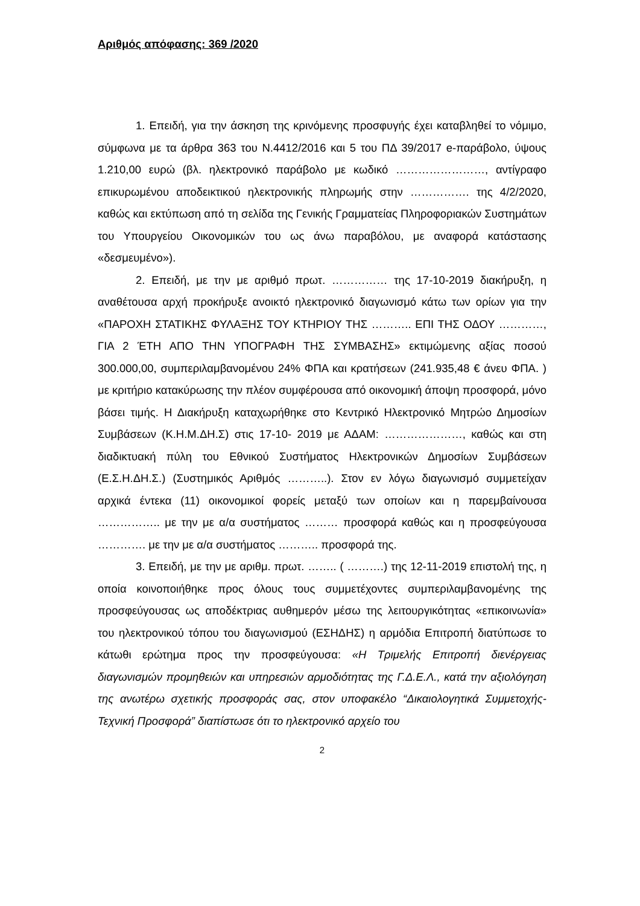Αριθμός απόφασης: 369 /2020
1. Επειδή, για την άσκηση της κρινόμενης προσφυγής έχει καταβληθεί το νόμιμο, σύμφωνα με τα άρθρα 363 του Ν.4412/2016 και 5 του ΠΔ 39/2017 e-παράβολο, ύψους 1.210,00 ευρώ (βλ. ηλεκτρονικό παράβολο με κωδικό ……………………, αντίγραφο επικυρωμένου αποδεικτικού ηλεκτρονικής πληρωμής στην ……………. της 4/2/2020, καθώς και εκτύπωση από τη σελίδα της Γενικής Γραμματείας Πληροφοριακών Συστημάτων του Υπουργείου Οικονομικών του ως άνω παραβόλου, με αναφορά κατάστασης «δεσμευμένο»).
2. Επειδή, με την με αριθμό πρωτ. …………… της 17-10-2019 διακήρυξη, η αναθέτουσα αρχή προκήρυξε ανοικτό ηλεκτρονικό διαγωνισμό κάτω των ορίων για την «ΠΑΡΟΧΗ ΣΤΑΤΙΚΗΣ ΦΥΛΑΞΗΣ ΤΟΥ ΚΤΗΡΙΟΥ ΤΗΣ ……….. ΕΠΙ ΤΗΣ ΟΔΟΥ …………, ΓΙΑ 2 ΈΤΗ ΑΠΟ ΤΗΝ ΥΠΟΓΡΑΦΗ ΤΗΣ ΣΥΜΒΑΣΗΣ» εκτιμώμενης αξίας ποσού 300.000,00, συμπεριλαμβανομένου 24% ΦΠΑ και κρατήσεων (241.935,48 € άνευ ΦΠΑ. ) με κριτήριο κατακύρωσης την πλέον συμφέρουσα από οικονομική άποψη προσφορά, μόνο βάσει τιμής. Η Διακήρυξη καταχωρήθηκε στο Κεντρικό Ηλεκτρονικό Μητρώο Δημοσίων Συμβάσεων (Κ.Η.Μ.ΔΗ.Σ) στις 17-10- 2019 με ΑΔΑΜ: …………………, καθώς και στη διαδικτυακή πύλη του Εθνικού Συστήματος Ηλεκτρονικών Δημοσίων Συμβάσεων (Ε.Σ.Η.ΔΗ.Σ.) (Συστημικός Αριθμός ………..). Στον εν λόγω διαγωνισμό συμμετείχαν αρχικά έντεκα (11) οικονομικοί φορείς μεταξύ των οποίων και η παρεμβαίνουσα …………….. με την με α/α συστήματος ……… προσφορά καθώς και η προσφεύγουσα …………. με την με α/α συστήματος ……….. προσφορά της.
3. Επειδή, με την με αριθμ. πρωτ. …….. ( ……….) της 12-11-2019 επιστολή της, η οποία κοινοποιήθηκε προς όλους τους συμμετέχοντες συμπεριλαμβανομένης της προσφεύγουσας ως αποδέκτριας αυθημερόν μέσω της λειτουργικότητας «επικοινωνία» του ηλεκτρονικού τόπου του διαγωνισμού (ΕΣΗΔΗΣ) η αρμόδια Επιτροπή διατύπωσε το κάτωθι ερώτημα προς την προσφεύγουσα: «Η Τριμελής Επιτροπή διενέργειας διαγωνισμών προμηθειών και υπηρεσιών αρμοδιότητας της Γ.Δ.Ε.Λ., κατά την αξιολόγηση της ανωτέρω σχετικής προσφοράς σας, στον υποφακέλο “Δικαιολογητικά Συμμετοχής-Τεχνική Προσφορά” διαπίστωσε ότι το ηλεκτρονικό αρχείο του
2